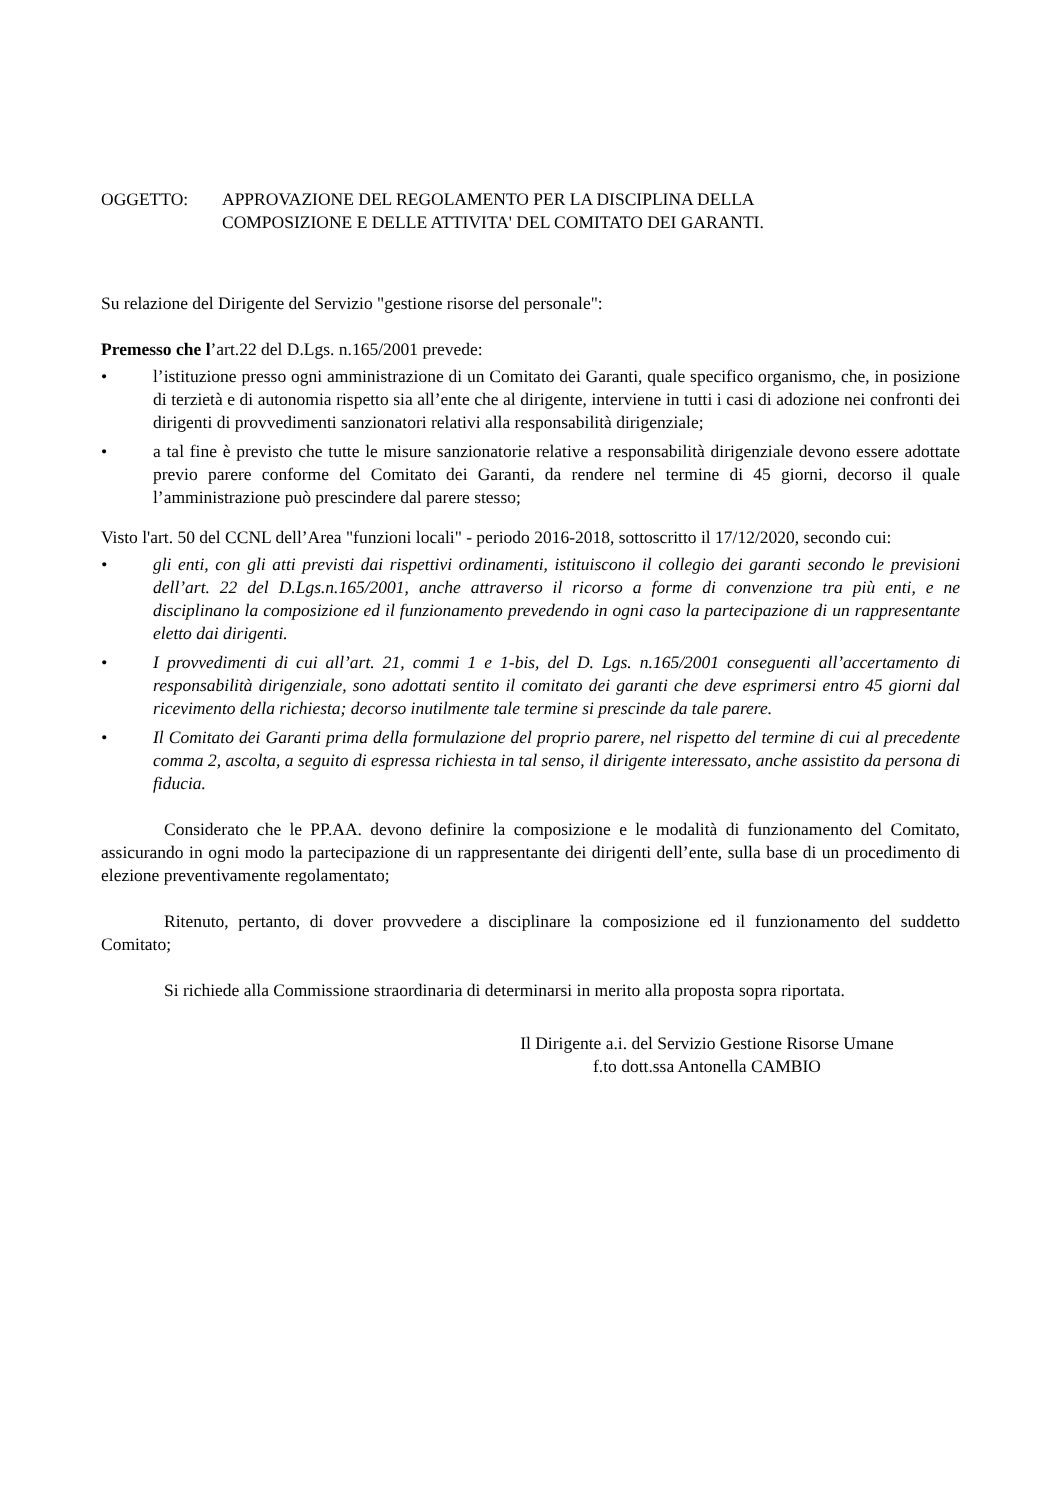OGGETTO: APPROVAZIONE DEL REGOLAMENTO PER LA DISCIPLINA DELLA
COMPOSIZIONE E DELLE ATTIVITA' DEL COMITATO DEI GARANTI.
Su relazione del Dirigente del Servizio "gestione risorse del personale":
Premesso che l’art.22 del D.Lgs. n.165/2001 prevede:
• l’istituzione presso ogni amministrazione di un Comitato dei Garanti, quale specifico organismo, che, in posizione di terzietà e di autonomia rispetto sia all’ente che al dirigente, interviene in tutti i casi di adozione nei confronti dei dirigenti di provvedimenti sanzionatori relativi alla responsabilità dirigenziale;
• a tal fine è previsto che tutte le misure sanzionatorie relative a responsabilità dirigenziale devono essere adottate previo parere conforme del Comitato dei Garanti, da rendere nel termine di 45 giorni, decorso il quale l’amministrazione può prescindere dal parere stesso;
Visto l'art. 50 del CCNL dell’Area "funzioni locali" - periodo 2016-2018, sottoscritto il 17/12/2020, secondo cui:
• gli enti, con gli atti previsti dai rispettivi ordinamenti, istituiscono il collegio dei garanti secondo le previsioni dell’art. 22 del D.Lgs.n.165/2001, anche attraverso il ricorso a forme di convenzione tra più enti, e ne disciplinano la composizione ed il funzionamento prevedendo in ogni caso la partecipazione di un rappresentante eletto dai dirigenti.
• I provvedimenti di cui all’art. 21, commi 1 e 1-bis, del D. Lgs. n.165/2001 conseguenti all’accertamento di responsabilità dirigenziale, sono adottati sentito il comitato dei garanti che deve esprimersi entro 45 giorni dal ricevimento della richiesta; decorso inutilmente tale termine si prescinde da tale parere.
• Il Comitato dei Garanti prima della formulazione del proprio parere, nel rispetto del termine di cui al precedente comma 2, ascolta, a seguito di espressa richiesta in tal senso, il dirigente interessato, anche assistito da persona di fiducia.
Considerato che le PP.AA. devono definire la composizione e le modalità di funzionamento del Comitato, assicurando in ogni modo la partecipazione di un rappresentante dei dirigenti dell’ente, sulla base di un procedimento di elezione preventivamente regolamentato;
Ritenuto, pertanto, di dover provvedere a disciplinare la composizione ed il funzionamento del suddetto Comitato;
Si richiede alla Commissione straordinaria di determinarsi in merito alla proposta sopra riportata.
Il Dirigente a.i. del Servizio Gestione Risorse Umane
f.to dott.ssa Antonella CAMBIO